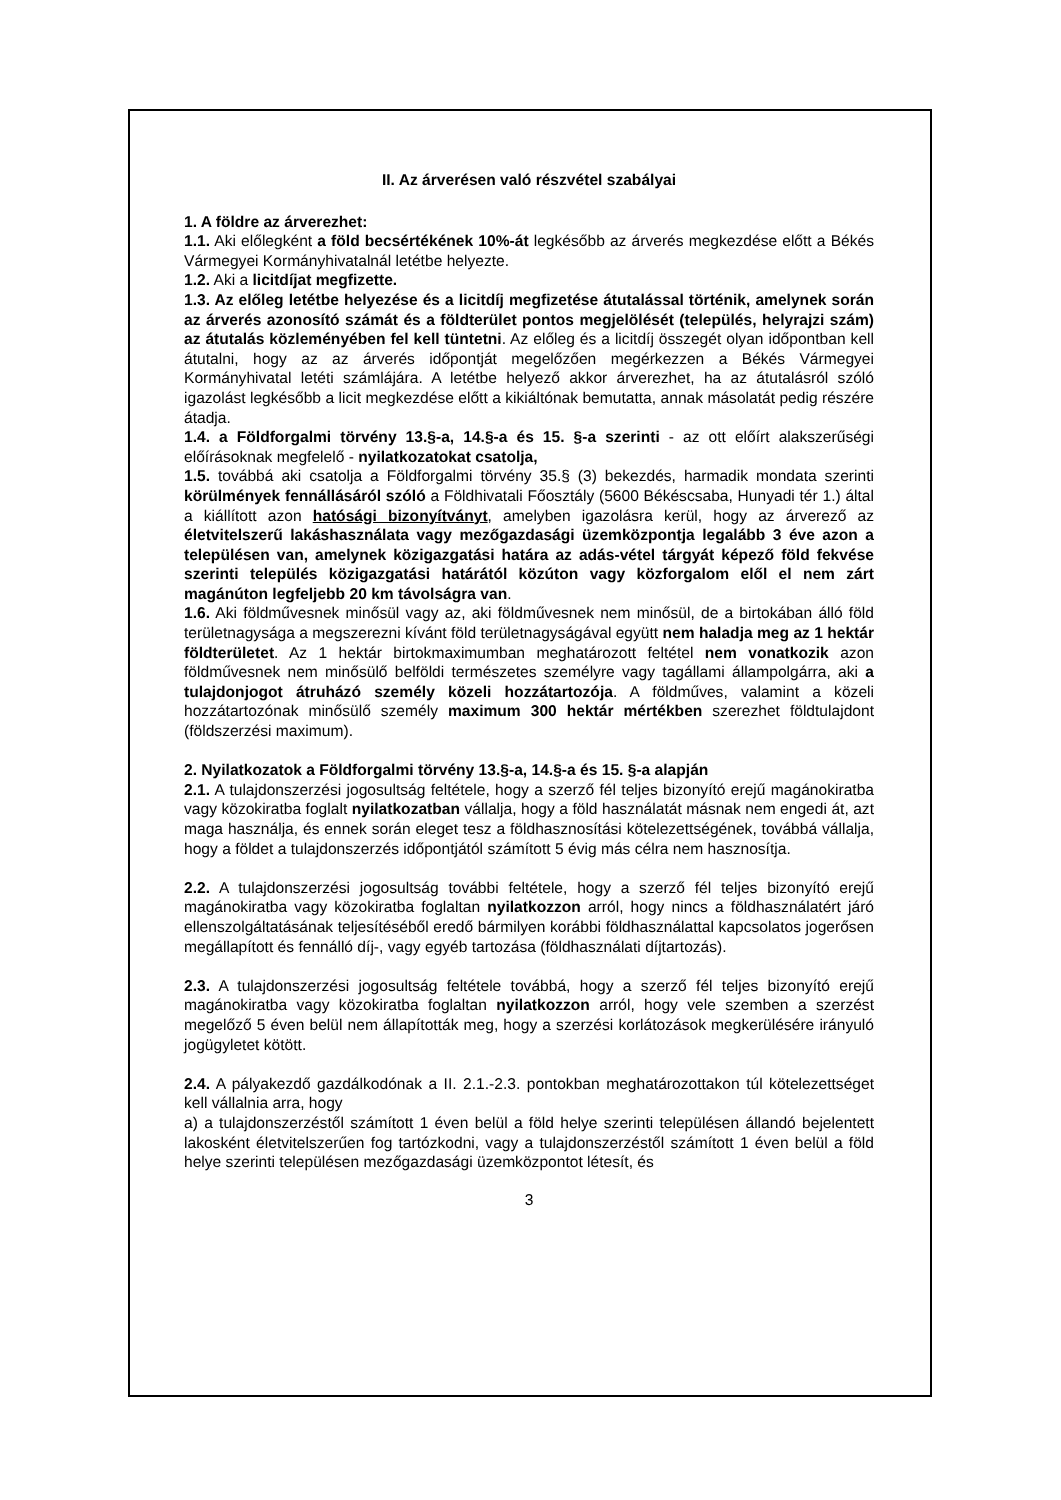II. Az árverésen való részvétel szabályai
1. A földre az árverezhet:
1.1. Aki előlegként a föld becsértékének 10%-át legkésőbb az árverés megkezdése előtt a Békés Vármegyei Kormányhivatalnál letétbe helyezte.
1.2. Aki a licitdíjat megfizette.
1.3. Az előleg letétbe helyezése és a licitdíj megfizetése átutalással történik, amelynek során az árverés azonosító számát és a földterület pontos megjelölését (település, helyrajzi szám) az átutalás közleményében fel kell tüntetni. Az előleg és a licitdíj összegét olyan időpontban kell átutalni, hogy az az árverés időpontját megelőzően megérkezzen a Békés Vármegyei Kormányhivatal letéti számlájára. A letétbe helyező akkor árverezhet, ha az átutalásról szóló igazolást legkésőbb a licit megkezdése előtt a kikiáltónak bemutatta, annak másolatát pedig részére átadja.
1.4. a Földforgalmi törvény 13.§-a, 14.§-a és 15. §-a szerinti - az ott előírt alakszerűségi előírásoknak megfelelő - nyilatkozatokat csatolja,
1.5. továbbá aki csatolja a Földforgalmi törvény 35.§ (3) bekezdés, harmadik mondata szerinti körülmények fennállásáról szóló a Földhivatali Főosztály (5600 Békéscsaba, Hunyadi tér 1.) által a kiállított azon hatósági bizonyítványt, amelyben igazolásra kerül, hogy az árverező az életvitelszerű lakáshasználata vagy mezőgazdasági üzemközpontja legalább 3 éve azon a településen van, amelynek közigazgatási határa az adás-vétel tárgyát képező föld fekvése szerinti település közigazgatási határától közúton vagy közforgalom elől el nem zárt magánúton legfeljebb 20 km távolságra van.
1.6. Aki földművesnek minősül vagy az, aki földművesnek nem minősül, de a birtokában álló föld területnagysága a megszerezni kívánt föld területnagyságával együtt nem haladja meg az 1 hektár földterületet. Az 1 hektár birtokmaximumban meghatározott feltétel nem vonatkozik azon földművesnek nem minősülő belföldi természetes személyre vagy tagállami állampolgárra, aki a tulajdonjogot átruházó személy közeli hozzátartozója. A földműves, valamint a közeli hozzátartozónak minősülő személy maximum 300 hektár mértékben szerezhet földtulajdont (földszerzési maximum).
2. Nyilatkozatok a Földforgalmi törvény 13.§-a, 14.§-a és 15. §-a alapján
2.1. A tulajdonszerzési jogosultság feltétele, hogy a szerző fél teljes bizonyító erejű magánokiratba vagy közokiratba foglalt nyilatkozatban vállalja, hogy a föld használatát másnak nem engedi át, azt maga használja, és ennek során eleget tesz a földhasznosítási kötelezettségének, továbbá vállalja, hogy a földet a tulajdonszerzés időpontjától számított 5 évig más célra nem hasznosítja.
2.2. A tulajdonszerzési jogosultság további feltétele, hogy a szerző fél teljes bizonyító erejű magánokiratba vagy közokiratba foglaltan nyilatkozzon arról, hogy nincs a földhasználatért járó ellenszolgáltatásának teljesítéséből eredő bármilyen korábbi földhasználattal kapcsolatos jogerősen megállapított és fennálló díj-, vagy egyéb tartozása (földhasználati díjtartozás).
2.3. A tulajdonszerzési jogosultság feltétele továbbá, hogy a szerző fél teljes bizonyító erejű magánokiratba vagy közokiratba foglaltan nyilatkozzon arról, hogy vele szemben a szerzést megelőző 5 éven belül nem állapították meg, hogy a szerzési korlátozások megkerülésére irányuló jogügyletet kötött.
2.4. A pályakezdő gazdálkodónak a II. 2.1.-2.3. pontokban meghatározottakon túl kötelezettséget kell vállalnia arra, hogy
a) a tulajdonszerzéstől számított 1 éven belül a föld helye szerinti településen állandó bejelentett lakosként életvitelszerűen fog tartózkodni, vagy a tulajdonszerzéstől számított 1 éven belül a föld helye szerinti településen mezőgazdasági üzemközpontot létesít, és
3